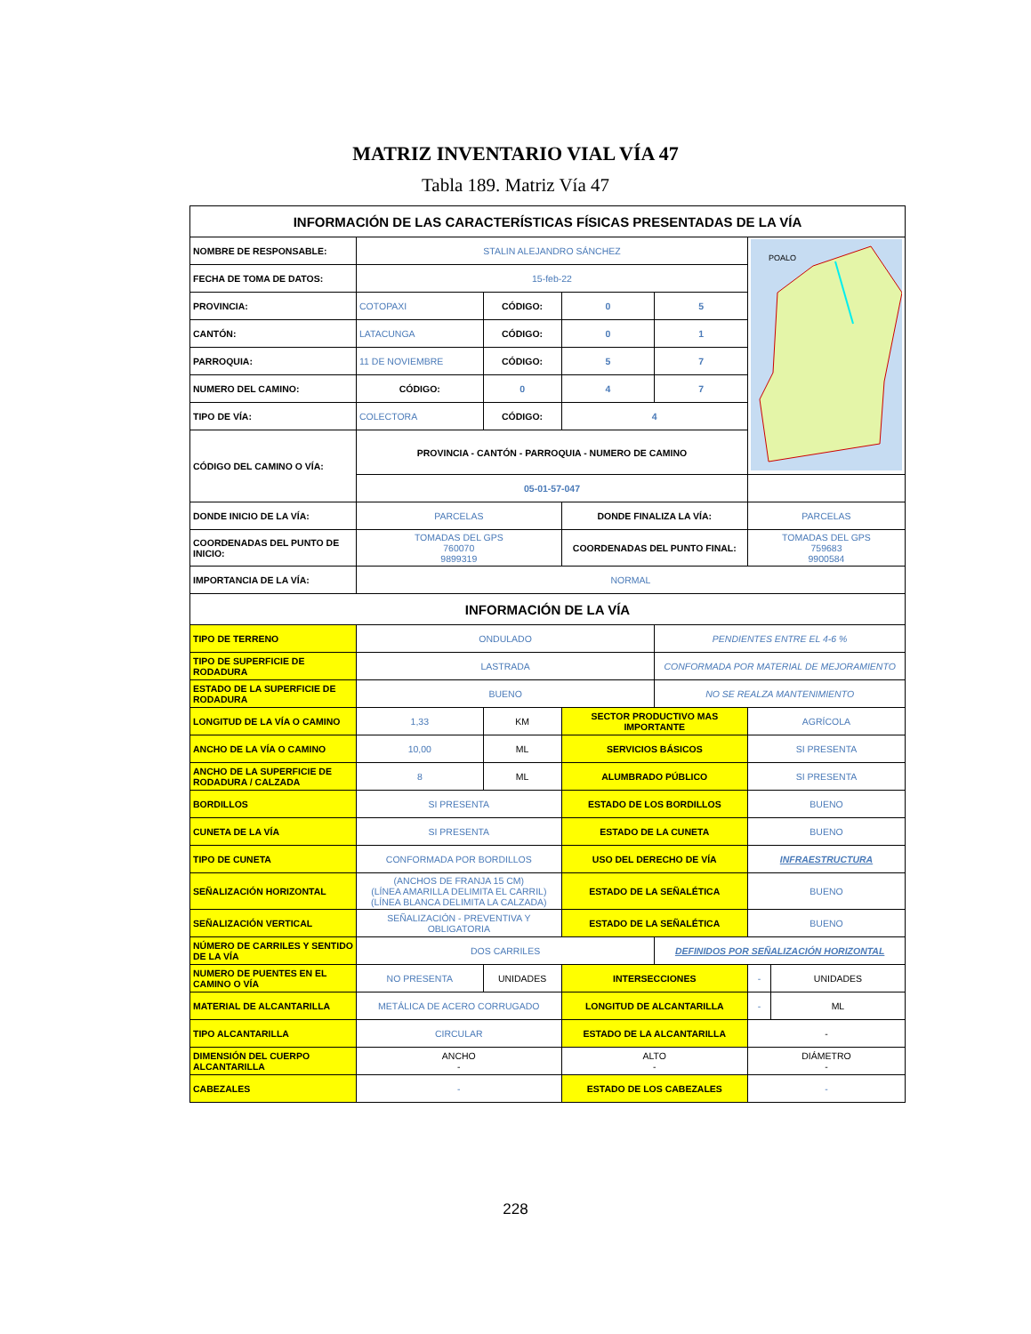MATRIZ INVENTARIO VIAL VÍA 47
Tabla 189. Matriz Vía 47
| INFORMACIÓN DE LAS CARACTERÍSTICAS FÍSICAS PRESENTADAS DE LA VÍA | | | | | | |
| NOMBRE DE RESPONSABLE: | STALIN ALEJANDRO SÁNCHEZ | | | | POALO | |
| FECHA DE TOMA DE DATOS: | 15-feb-22 | | | | | |
| PROVINCIA: | COTOPAXI | CÓDIGO: | 0 | 5 | | |
| CANTÓN: | LATACUNGA | CÓDIGO: | 0 | 1 | | |
| PARROQUIA: | 11 DE NOVIEMBRE | CÓDIGO: | 5 | 7 | | |
| NUMERO DEL CAMINO: | CÓDIGO: | 0 | 4 | 7 | | |
| TIPO DE VÍA: | COLECTORA | CÓDIGO: | 4 | | | |
| CÓDIGO DEL CAMINO O VÍA: | PROVINCIA - CANTÓN - PARROQUIA - NUMERO DE CAMINO | | | | | |
| | 05-01-57-047 | | | | | |
| DONDE INICIO DE LA VÍA: | PARCELAS | | DONDE FINALIZA LA VÍA: | | PARCELAS | |
| COORDENADAS DEL PUNTO DE INICIO: | TOMADAS DEL GPS 760070 9899319 | | COORDENADAS DEL PUNTO FINAL: | | TOMADAS DEL GPS 759683 9900584 | |
| IMPORTANCIA DE LA VÍA: | NORMAL | | | | | |
| INFORMACIÓN DE LA VÍA | | | | | | |
| TIPO DE TERRENO | ONDULADO | | | PENDIENTES ENTRE EL 4-6 % | | |
| TIPO DE SUPERFICIE DE RODADURA | LASTRADA | | | CONFORMADA POR MATERIAL DE MEJORAMIENTO | | |
| ESTADO DE LA SUPERFICIE DE RODADURA | BUENO | | | NO SE REALZA MANTENIMIENTO | | |
| LONGITUD DE LA VÍA O CAMINO | 1,33 | KM | SECTOR PRODUCTIVO MAS IMPORTANTE | | AGRÍCOLA | |
| ANCHO DE LA VÍA O CAMINO | 10,00 | ML | SERVICIOS BÁSICOS | | SI PRESENTA | |
| ANCHO DE LA SUPERFICIE DE RODADURA / CALZADA | 8 | ML | ALUMBRADO PÚBLICO | | SI PRESENTA | |
| BORDILLOS | SI PRESENTA | | ESTADO DE LOS BORDILLOS | | BUENO | |
| CUNETA DE LA VÍA | SI PRESENTA | | ESTADO DE LA CUNETA | | BUENO | |
| TIPO DE CUNETA | CONFORMADA POR BORDILLOS | | USO DEL DERECHO DE VÍA | | INFRAESTRUCTURA | |
| SEÑALIZACIÓN HORIZONTAL | (ANCHOS DE FRANJA 15 CM) (LÍNEA AMARILLA DELIMITA EL CARRIL) (LÍNEA BLANCA DELIMITA LA CALZADA) | | ESTADO DE LA SEÑALÉTICA | | BUENO | |
| SEÑALIZACIÓN VERTICAL | SEÑALIZACIÓN - PREVENTIVA Y OBLIGATORIA | | ESTADO DE LA SEÑALÉTICA | | BUENO | |
| NÚMERO DE CARRILES Y SENTIDO DE LA VÍA | DOS CARRILES | | | DEFINIDOS POR SEÑALIZACIÓN HORIZONTAL | | |
| NUMERO DE PUENTES EN EL CAMINO O VÍA | NO PRESENTA | UNIDADES | INTERSECCIONES | | - | UNIDADES |
| MATERIAL DE ALCANTARILLA | METÁLICA DE ACERO CORRUGADO | | LONGITUD DE ALCANTARILLA | | - | ML |
| TIPO ALCANTARILLA | CIRCULAR | | ESTADO DE LA ALCANTARILLA | | - | |
| DIMENSIÓN DEL CUERPO ALCANTARILLA | ANCHO - | | ALTO - | | DIÁMETRO - | |
| CABEZALES | - | | ESTADO DE LOS CABEZALES | | - | |
228